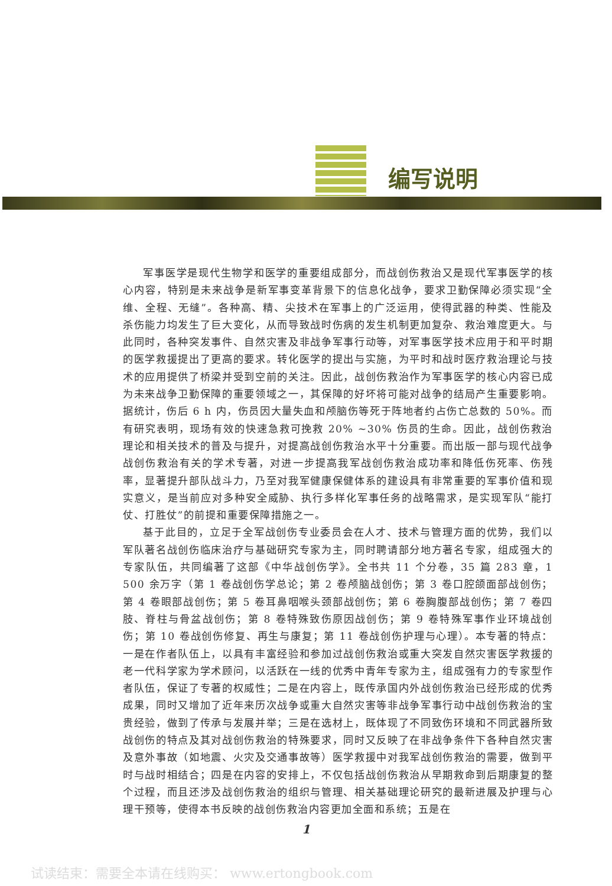编写说明
军事医学是现代生物学和医学的重要组成部分，而战创伤救治又是现代军事医学的核心内容，特别是未来战争是新军事变革背景下的信息化战争，要求卫勤保障必须实现“全维、全程、无缝”。各种高、精、尖技术在军事上的广泛运用，使得武器的种类、性能及杀伤能力均发生了巨大变化，从而导致战时伤病的发生机制更加复杂、救治难度更大。与此同时，各种突发事件、自然灾害及非战争军事行动等，对军事医学技术应用于和平时期的医学救援提出了更高的要求。转化医学的提出与实施，为平时和战时医疗救治理论与技术的应用提供了桥梁并受到空前的关注。因此，战创伤救治作为军事医学的核心内容已成为未来战争卫勤保障的重要领域之一，其保障的好坏将可能对战争的结局产生重要影响。据统计，伤后 6 h 内，伤员因大量失血和颅脑伤等死于阵地者约占伤亡总数的 50%。而有研究表明，现场有效的快速急救可挽救 20% ~30% 伤员的生命。因此，战创伤救治理论和相关技术的普及与提升，对提高战创伤救治水平十分重要。而出版一部与现代战争战创伤救治有关的学术专著，对进一步提高我军战创伤救治成功率和降低伤死率、伤残率，显著提升部队战斗力，乃至对我军健康保健体系的建设具有非常重要的军事价值和现实意义，是当前应对多种安全威胁、执行多样化军事任务的战略需求，是实现军队“能打仗、打胜仗”的前提和重要保障措施之一。
基于此目的，立足于全军战创伤专业委员会在人才、技术与管理方面的优势，我们以军队著名战创伤临床治疗与基础研究专家为主，同时聘请部分地方著名专家，组成强大的专家队伍，共同编著了这部《中华战创伤学》。全书共 11 个分卷，35 篇 283 章，1 500 余万字（第 1 卷战创伤学总论；第 2 卷颅脑战创伤；第 3 卷口腔颌面部战创伤；第 4 卷眼部战创伤；第 5 卷耳鼻咽喉头颈部战创伤；第 6 卷胸腹部战创伤；第 7 卷四肢、脊柱与骨盆战创伤；第 8 卷特殊致伤原因战创伤；第 9 卷特殊军事作业环境战创伤；第 10 卷战创伤修复、再生与康复；第 11 卷战创伤护理与心理）。本专著的特点：一是在作者队伍上，以具有丰富经验和参加过战创伤救治或重大突发自然灾害医学救援的老一代科学家为学术顾问，以活跃在一线的优秀中青年专家为主，组成强有力的专家型作者队伍，保证了专著的权威性；二是在内容上，既传承国内外战创伤救治已经形成的优秀成果，同时又增加了近年来历次战争或重大自然灾害等非战争军事行动中战创伤救治的宝贵经验，做到了传承与发展并举；三是在选材上，既体现了不同致伤环境和不同武器所致战创伤的特点及其对战创伤救治的特殊要求，同时又反映了在非战争条件下各种自然灾害及意外事故（如地震、火灾及交通事故等）医学救援中对我军战创伤救治的需要，做到平时与战时相结合；四是在内容的安排上，不仅包括战创伤救治从早期救命到后期康复的整个过程，而且还涉及战创伤救治的组织与管理、相关基础理论研究的最新进展及护理与心理干预等，使得本书反映的战创伤救治内容更加全面和系统；五是在
1
试读结束：需要全本请在线购买： www.ertongbook.com